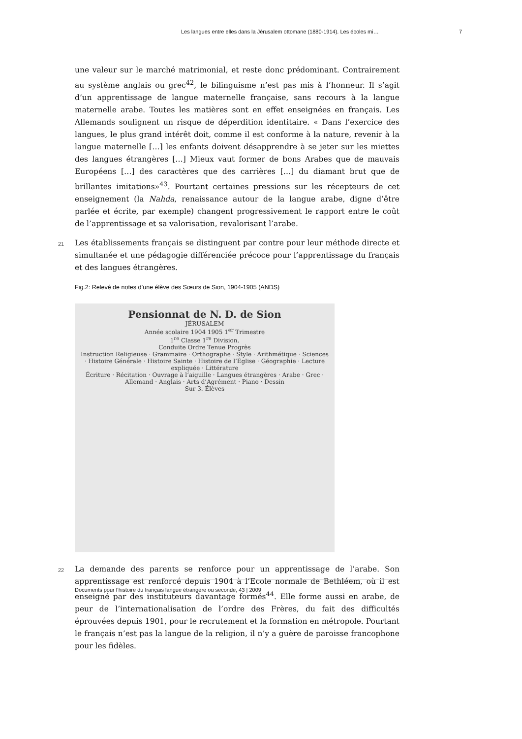Les langues entre elles dans la Jérusalem ottomane (1880-1914). Les écoles mi… 7
une valeur sur le marché matrimonial, et reste donc prédominant. Contrairement au système anglais ou grec<sup>42</sup>, le bilinguisme n’est pas mis à l’honneur. Il s’agit d’un apprentissage de langue maternelle française, sans recours à la langue maternelle arabe. Toutes les matières sont en effet enseignées en français. Les Allemands soulignent un risque de déperdition identitaire. « Dans l’exercice des langues, le plus grand intérêt doit, comme il est conforme à la nature, revenir à la langue maternelle […] les enfants doivent désapprendre à se jeter sur les miettes des langues étrangères […] Mieux vaut former de bons Arabes que de mauvais Européens […] des caractères que des carrières […] du diamant brut que de brillantes imitations»<sup>43</sup>. Pourtant certaines pressions sur les récepteurs de cet enseignement (la Nahda, renaissance autour de la langue arabe, digne d’être parlée et écrite, par exemple) changent progressivement le rapport entre le coût de l’apprentissage et sa valorisation, revalorisant l’arabe.
21 Les établissements français se distinguent par contre pour leur méthode directe et simultanée et une pédagogie différenciée précoce pour l’apprentissage du français et des langues étrangères.
Fig.2: Relevé de notes d’une élève des Sœurs de Sion, 1904-1905 (ANDS)
Pensionnat de N. D. de Sion
JÉRUSALEM
Année scolaire 1904 1905 1<sup>er</sup> Trimestre
1<sup>re</sup> Classe 1<sup>re</sup> Division.
Conduite Ordre Tenue Progrès
Instruction Religieuse · Grammaire · Orthographe · Style · Arithmétique · Sciences · Histoire Générale · Histoire Sainte · Histoire de l’Église · Géographie · Lecture expliquée · Littérature
Écriture · Récitation · Ouvrage à l’aiguille · Langues étrangères · Arabe · Grec · Allemand · Anglais · Arts d’Agrément · Piano · Dessin
Sur 3. Élèves
22 La demande des parents se renforce pour un apprentissage de l’arabe. Son apprentissage est renforcé depuis 1904 à l’Ecole normale de Bethléem, où il est enseigné par des instituteurs davantage formés<sup>44</sup>. Elle forme aussi en arabe, de peur de l’internationalisation de l’ordre des Frères, du fait des difficultés éprouvées depuis 1901, pour le recrutement et la formation en métropole. Pourtant le français n’est pas la langue de la religion, il n’y a guère de paroisse francophone pour les fidèles.
Documents pour l’histoire du français langue étrangère ou seconde, 43 | 2009